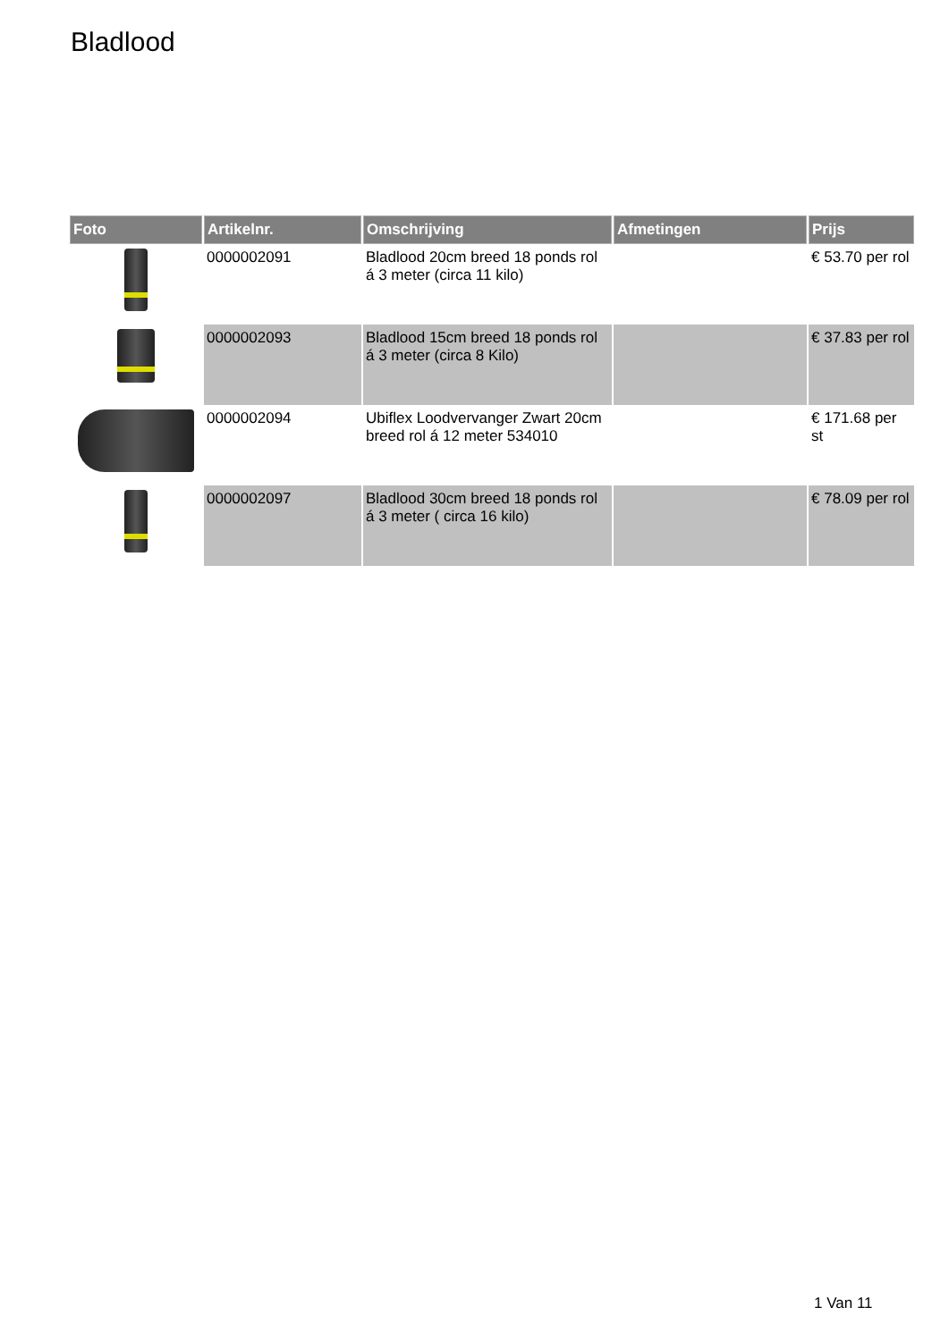Bladlood
| Foto | Artikelnr. | Omschrijving | Afmetingen | Prijs |
| --- | --- | --- | --- | --- |
| | 0000002091 | Bladlood 20cm breed 18 ponds rol á 3 meter (circa 11 kilo) | | € 53.70 per rol |
| | 0000002093 | Bladlood 15cm breed 18 ponds rol á 3 meter (circa 8 Kilo) | | € 37.83 per rol |
| | 0000002094 | Ubiflex Loodvervanger Zwart 20cm breed rol á 12 meter 534010 | | € 171.68 per st |
| | 0000002097 | Bladlood 30cm breed 18 ponds rol á 3 meter ( circa 16 kilo) | | € 78.09 per rol |
1 Van 11